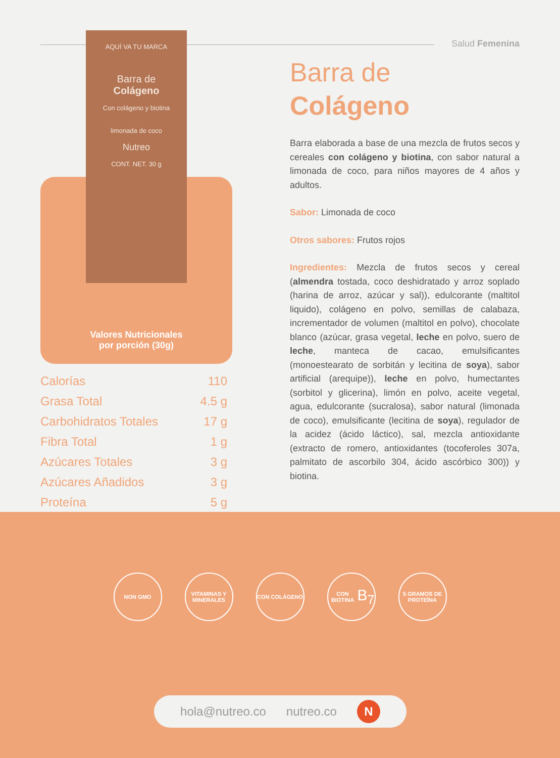Salud Femenina
AQUÍ VA TU MARCA
Barra de
Colágeno
Con colágeno y biotina
limonada de coco
Nutreo
CONT. NET. 30 g
Valores Nutricionales
por porción (30g)
| Calorías | 110 |
| Grasa Total | 4.5 g |
| Carbohidratos Totales | 17 g |
| Fibra Total | 1 g |
| Azúcares Totales | 3 g |
| Azúcares Añadidos | 3 g |
| Proteína | 5 g |
Barra de
Colágeno
Barra elaborada a base de una mezcla de frutos secos y cereales con colágeno y biotina, con sabor natural a limonada de coco, para niños mayores de 4 años y adultos.
Sabor: Limonada de coco
Otros sabores: Frutos rojos
Ingredientes: Mezcla de frutos secos y cereal (almendra tostada, coco deshidratado y arroz soplado (harina de arroz, azúcar y sal)), edulcorante (maltitol liquido), colágeno en polvo, semillas de calabaza, incrementador de volumen (maltitol en polvo), chocolate blanco (azúcar, grasa vegetal, leche en polvo, suero de leche, manteca de cacao, emulsificantes (monoestearato de sorbitán y lecitina de soya), sabor artificial (arequipe)), leche en polvo, humectantes (sorbitol y glicerina), limón en polvo, aceite vegetal, agua, edulcorante (sucralosa), sabor natural (limonada de coco), emulsificante (lecitina de soya), regulador de la acidez (ácido láctico), sal, mezcla antioxidante (extracto de romero, antioxidantes (tocoferoles 307a, palmitato de ascorbilo 304, ácido ascórbico 300)) y biotina.
NON GMO VITAMINAS Y MINERALES
CON COLÁGENO CON BIOTINA
B<sub>7</sub>
5 GRAMOS DE PROTEÍNA
hola@nutreo.co nutreo.co N